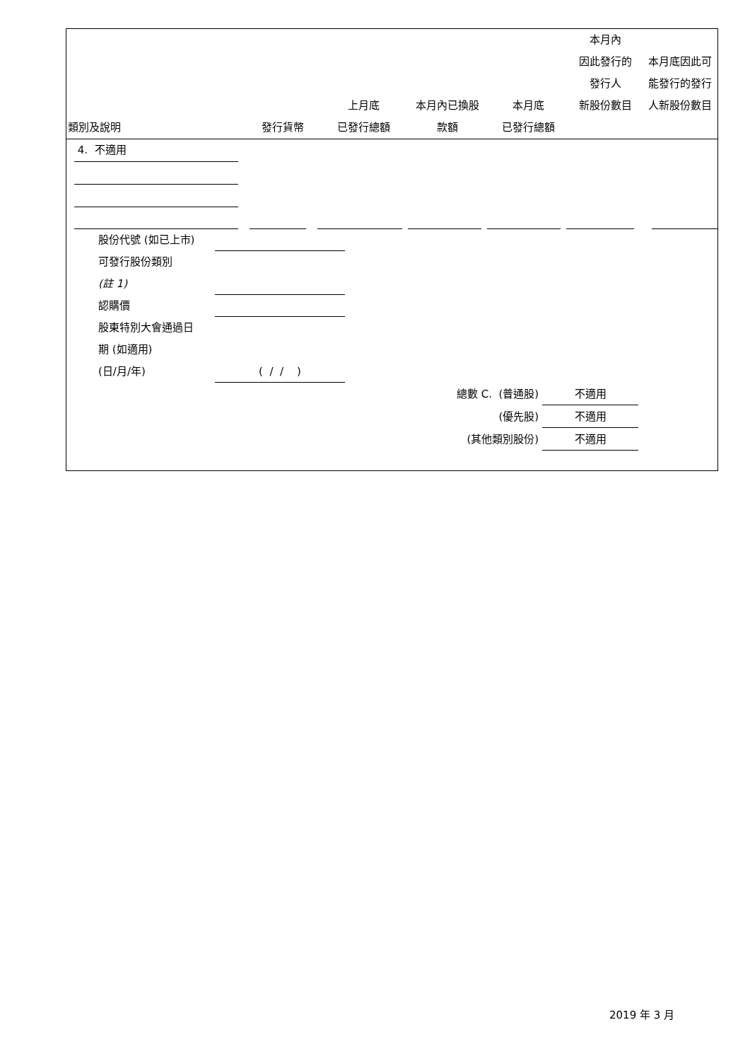| 類別及說明 | 發行貨幣 | 上月底 已發行總額 | 本月內已換股 款額 | 本月底 已發行總額 | 本月內 因此發行的 發行人 新股份數目 | 本月底因此可 能發行的發行 人新股份數目 |
| --- | --- | --- | --- | --- | --- | --- |
4. 不適用
股份代號 (如已上市)
可發行股份類別
(註 1)
認購價
股東特別大會通過日
期 (如適用)
(日/月/年) ( / / )
總數 C. (普通股) 不適用
(優先股) 不適用
(其他類別股份) 不適用
2019 年 3 月